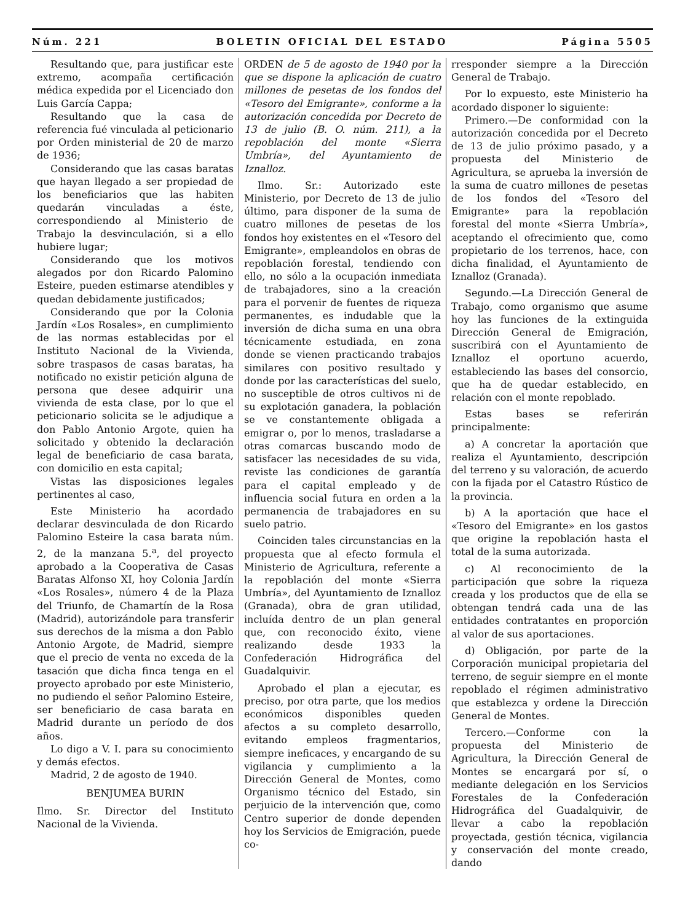Núm. 221 BOLETIN OFICIAL DEL ESTADO Página 5505
Resultando que, para justificar este extremo, acompaña certificación médica expedida por el Licenciado don Luis García Cappa;
Resultando que la casa de referencia fué vinculada al peticionario por Orden ministerial de 20 de marzo de 1936;
Considerando que las casas baratas que hayan llegado a ser propiedad de los beneficiarios que las habiten quedarán vinculadas a éste, correspondiendo al Ministerio de Trabajo la desvinculación, si a ello hubiere lugar;
Considerando que los motivos alegados por don Ricardo Palomino Esteire, pueden estimarse atendibles y quedan debidamente justificados;
Considerando que por la Colonia Jardín «Los Rosales», en cumplimiento de las normas establecidas por el Instituto Nacional de la Vivienda, sobre traspasos de casas baratas, ha notificado no existir petición alguna de persona que desee adquirir una vivienda de esta clase, por lo que el peticionario solicita se le adjudique a don Pablo Antonio Argote, quien ha solicitado y obtenido la declaración legal de beneficiario de casa barata, con domicilio en esta capital;
Vistas las disposiciones legales pertinentes al caso,
Este Ministerio ha acordado declarar desvinculada de don Ricardo Palomino Esteire la casa barata núm. 2, de la manzana 5.<sup>a</sup>, del proyecto aprobado a la Cooperativa de Casas Baratas Alfonso XI, hoy Colonia Jardín «Los Rosales», número 4 de la Plaza del Triunfo, de Chamartín de la Rosa (Madrid), autorizándole para transferir sus derechos de la misma a don Pablo Antonio Argote, de Madrid, siempre que el precio de venta no exceda de la tasación que dicha finca tenga en el proyecto aprobado por este Ministerio, no pudiendo el señor Palomino Esteire, ser beneficiario de casa barata en Madrid durante un período de dos años.
Lo digo a V. I. para su conocimiento y demás efectos.
Madrid, 2 de agosto de 1940.
BENJUMEA BURIN
Ilmo. Sr. Director del Instituto Nacional de la Vivienda.
ORDEN de 5 de agosto de 1940 por la que se dispone la aplicación de cuatro millones de pesetas de los fondos del «Tesoro del Emigrante», conforme a la autorización concedida por Decreto de 13 de julio (B. O. núm. 211), a la repoblación del monte «Sierra Umbría», del Ayuntamiento de Iznalloz.
Ilmo. Sr.: Autorizado este Ministerio, por Decreto de 13 de julio último, para disponer de la suma de cuatro millones de pesetas de los fondos hoy existentes en el «Tesoro del Emigrante», empleandolos en obras de repoblación forestal, tendiendo con ello, no sólo a la ocupación inmediata de trabajadores, sino a la creación para el porvenir de fuentes de riqueza permanentes, es indudable que la inversión de dicha suma en una obra técnicamente estudiada, en zona donde se vienen practicando trabajos similares con positivo resultado y donde por las características del suelo, no susceptible de otros cultivos ni de su explotación ganadera, la población se ve constantemente obligada a emigrar o, por lo menos, trasladarse a otras comarcas buscando modo de satisfacer las necesidades de su vida, reviste las condiciones de garantía para el capital empleado y de influencia social futura en orden a la permanencia de trabajadores en su suelo patrio.
Coinciden tales circunstancias en la propuesta que al efecto formula el Ministerio de Agricultura, referente a la repoblación del monte «Sierra Umbría», del Ayuntamiento de Iznalloz (Granada), obra de gran utilidad, incluída dentro de un plan general que, con reconocido éxito, viene realizando desde 1933 la Confederación Hidrográfica del Guadalquivir.
Aprobado el plan a ejecutar, es preciso, por otra parte, que los medios económicos disponibles queden afectos a su completo desarrollo, evitando empleos fragmentarios, siempre ineficaces, y encargando de su vigilancia y cumplimiento a la Dirección General de Montes, como Organismo técnico del Estado, sin perjuicio de la intervención que, como Centro superior de donde dependen hoy los Servicios de Emigración, puede co-
rresponder siempre a la Dirección General de Trabajo.
Por lo expuesto, este Ministerio ha acordado disponer lo siguiente:
Primero.—De conformidad con la autorización concedida por el Decreto de 13 de julio próximo pasado, y a propuesta del Ministerio de Agricultura, se aprueba la inversión de la suma de cuatro millones de pesetas de los fondos del «Tesoro del Emigrante» para la repoblación forestal del monte «Sierra Umbría», aceptando el ofrecimiento que, como propietario de los terrenos, hace, con dicha finalidad, el Ayuntamiento de Iznalloz (Granada).
Segundo.—La Dirección General de Trabajo, como organismo que asume hoy las funciones de la extinguida Dirección General de Emigración, suscribirá con el Ayuntamiento de Iznalloz el oportuno acuerdo, estableciendo las bases del consorcio, que ha de quedar establecido, en relación con el monte repoblado.
Estas bases se referirán principalmente:
a) A concretar la aportación que realiza el Ayuntamiento, descripción del terreno y su valoración, de acuerdo con la fijada por el Catastro Rústico de la provincia.
b) A la aportación que hace el «Tesoro del Emigrante» en los gastos que origine la repoblación hasta el total de la suma autorizada.
c) Al reconocimiento de la participación que sobre la riqueza creada y los productos que de ella se obtengan tendrá cada una de las entidades contratantes en proporción al valor de sus aportaciones.
d) Obligación, por parte de la Corporación municipal propietaria del terreno, de seguir siempre en el monte repoblado el régimen administrativo que establezca y ordene la Dirección General de Montes.
Tercero.—Conforme con la propuesta del Ministerio de Agricultura, la Dirección General de Montes se encargará por sí, o mediante delegación en los Servicios Forestales de la Confederación Hidrográfica del Guadalquivir, de llevar a cabo la repoblación proyectada, gestión técnica, vigilancia y conservación del monte creado, dando